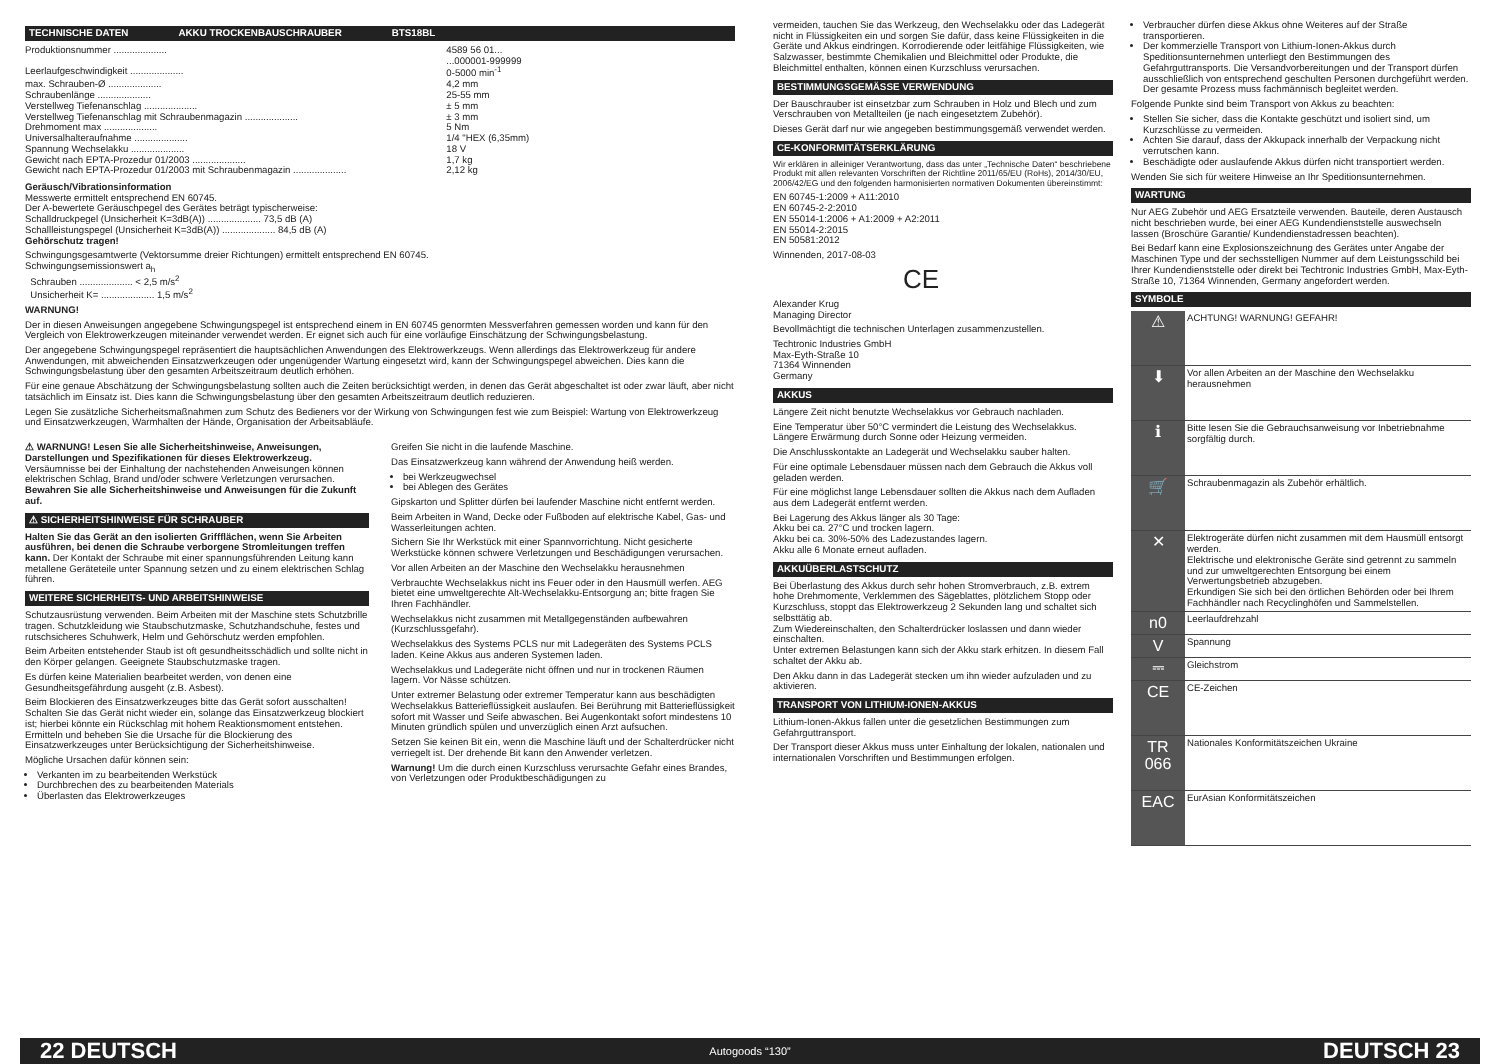TECHNISCHE DATEN AKKU TROCKENBAUSCHRAUBER BTS18BL
| Produktionsnummer .................... | 4589 56 01... ...000001-999999 |
| Leerlaufgeschwindigkeit .................... | 0-5000 min<sup>-1</sup> |
| max. Schrauben-Ø .................... | 4,2 mm |
| Schraubenlänge .................... | 25-55 mm |
| Verstellweg Tiefenanschlag .................... | ± 5 mm |
| Verstellweg Tiefenanschlag mit Schraubenmagazin .................... | ± 3 mm |
| Drehmoment max .................... | 5 Nm |
| Universalhalteraufnahme .................... | 1/4 "HEX (6,35mm) |
| Spannung Wechselakku .................... | 18 V |
| Gewicht nach EPTA-Prozedur 01/2003 .................... | 1,7 kg |
| Gewicht nach EPTA-Prozedur 01/2003 mit Schraubenmagazin .................... | 2,12 kg |
Geräusch/Vibrationsinformation
Messwerte ermittelt entsprechend EN 60745.
Der A-bewertete Geräuschpegel des Gerätes beträgt typischerweise:
Schalldruckpegel (Unsicherheit K=3dB(A)) .................... 73,5 dB (A)
Schallleistungspegel (Unsicherheit K=3dB(A)) .................... 84,5 dB (A)
Gehörschutz tragen!
Schwingungsgesamtwerte (Vektorsumme dreier Richtungen) ermittelt entsprechend EN 60745.
Schwingungsemissionswert a<sub>h</sub>
Schrauben .................... < 2,5 m/s<sup>2</sup>
Unsicherheit K= .................... 1,5 m/s<sup>2</sup>
WARNUNG!
Der in diesen Anweisungen angegebene Schwingungspegel ist entsprechend einem in EN 60745 genormten Messverfahren gemessen worden und kann für den Vergleich von Elektrowerkzeugen miteinander verwendet werden. Er eignet sich auch für eine vorläufige Einschätzung der Schwingungsbelastung.
Der angegebene Schwingungspegel repräsentiert die hauptsächlichen Anwendungen des Elektrowerkzeugs. Wenn allerdings das Elektrowerkzeug für andere Anwendungen, mit abweichenden Einsatzwerkzeugen oder ungenügender Wartung eingesetzt wird, kann der Schwingungspegel abweichen. Dies kann die Schwingungsbelastung über den gesamten Arbeitszeitraum deutlich erhöhen.
Für eine genaue Abschätzung der Schwingungsbelastung sollten auch die Zeiten berücksichtigt werden, in denen das Gerät abgeschaltet ist oder zwar läuft, aber nicht tatsächlich im Einsatz ist. Dies kann die Schwingungsbelastung über den gesamten Arbeitszeitraum deutlich reduzieren.
Legen Sie zusätzliche Sicherheitsmaßnahmen zum Schutz des Bedieners vor der Wirkung von Schwingungen fest wie zum Beispiel: Wartung von Elektrowerkzeug und Einsatzwerkzeugen, Warmhalten der Hände, Organisation der Arbeitsabläufe.
⚠ WARNUNG! Lesen Sie alle Sicherheitshinweise, Anweisungen, Darstellungen und Spezifikationen für dieses Elektrowerkzeug. Versäumnisse bei der Einhaltung der nachstehenden Anweisungen können elektrischen Schlag, Brand und/oder schwere Verletzungen verursachen. Bewahren Sie alle Sicherheitshinweise und Anweisungen für die Zukunft auf.
⚠ SICHERHEITSHINWEISE FÜR SCHRAUBER
Halten Sie das Gerät an den isolierten Griffflächen, wenn Sie Arbeiten ausführen, bei denen die Schraube verborgene Stromleitungen treffen kann. Der Kontakt der Schraube mit einer spannungsführenden Leitung kann metallene Geräteteile unter Spannung setzen und zu einem elektrischen Schlag führen.
WEITERE SICHERHEITS- UND ARBEITSHINWEISE
Schutzausrüstung verwenden. Beim Arbeiten mit der Maschine stets Schutzbrille tragen. Schutzkleidung wie Staubschutzmaske, Schutzhandschuhe, festes und rutschsicheres Schuhwerk, Helm und Gehörschutz werden empfohlen.
Beim Arbeiten entstehender Staub ist oft gesundheitsschädlich und sollte nicht in den Körper gelangen. Geeignete Staubschutzmaske tragen.
Es dürfen keine Materialien bearbeitet werden, von denen eine Gesundheitsgefährdung ausgeht (z.B. Asbest).
Beim Blockieren des Einsatzwerkzeuges bitte das Gerät sofort ausschalten! Schalten Sie das Gerät nicht wieder ein, solange das Einsatzwerkzeug blockiert ist; hierbei könnte ein Rückschlag mit hohem Reaktionsmoment entstehen. Ermitteln und beheben Sie die Ursache für die Blockierung des Einsatzwerkzeuges unter Berücksichtigung der Sicherheitshinweise.
Mögliche Ursachen dafür können sein:
Verkanten im zu bearbeitenden Werkstück
Durchbrechen des zu bearbeitenden Materials
Überlasten das Elektrowerkzeuges
Greifen Sie nicht in die laufende Maschine.
Das Einsatzwerkzeug kann während der Anwendung heiß werden.
bei Werkzeugwechsel
bei Ablegen des Gerätes
Gipskarton und Splitter dürfen bei laufender Maschine nicht entfernt werden.
Beim Arbeiten in Wand, Decke oder Fußboden auf elektrische Kabel, Gas- und Wasserleitungen achten.
Sichern Sie Ihr Werkstück mit einer Spannvorrichtung. Nicht gesicherte Werkstücke können schwere Verletzungen und Beschädigungen verursachen.
Vor allen Arbeiten an der Maschine den Wechselakku herausnehmen
Verbrauchte Wechselakkus nicht ins Feuer oder in den Hausmüll werfen. AEG bietet eine umweltgerechte Alt-Wechselakku-Entsorgung an; bitte fragen Sie Ihren Fachhändler.
Wechselakkus nicht zusammen mit Metallgegenständen aufbewahren (Kurzschlussgefahr).
Wechselakkus des Systems PCLS nur mit Ladegeräten des Systems PCLS laden. Keine Akkus aus anderen Systemen laden.
Wechselakkus und Ladegeräte nicht öffnen und nur in trockenen Räumen lagern. Vor Nässe schützen.
Unter extremer Belastung oder extremer Temperatur kann aus beschädigten Wechselakkus Batterieflüssigkeit auslaufen. Bei Berührung mit Batterieflüssigkeit sofort mit Wasser und Seife abwaschen. Bei Augenkontakt sofort mindestens 10 Minuten gründlich spülen und unverzüglich einen Arzt aufsuchen.
Setzen Sie keinen Bit ein, wenn die Maschine läuft und der Schalterdrücker nicht verriegelt ist. Der drehende Bit kann den Anwender verletzen.
Warnung! Um die durch einen Kurzschluss verursachte Gefahr eines Brandes, von Verletzungen oder Produktbeschädigungen zu
vermeiden, tauchen Sie das Werkzeug, den Wechselakku oder das Ladegerät nicht in Flüssigkeiten ein und sorgen Sie dafür, dass keine Flüssigkeiten in die Geräte und Akkus eindringen. Korrodierende oder leitfähige Flüssigkeiten, wie Salzwasser, bestimmte Chemikalien und Bleichmittel oder Produkte, die Bleichmittel enthalten, können einen Kurzschluss verursachen.
BESTIMMUNGSGEMÄSSE VERWENDUNG
Der Bauschrauber ist einsetzbar zum Schrauben in Holz und Blech und zum Verschrauben von Metallteilen (je nach eingesetztem Zubehör).
Dieses Gerät darf nur wie angegeben bestimmungsgemäß verwendet werden.
CE-KONFORMITÄTSERKLÄRUNG
Wir erklären in alleiniger Verantwortung, dass das unter „Technische Daten“ beschriebene Produkt mit allen relevanten Vorschriften der Richtline 2011/65/EU (RoHs), 2014/30/EU, 2006/42/EG und den folgenden harmonisierten normativen Dokumenten übereinstimmt:
EN 60745-1:2009 + A11:2010
EN 60745-2-2:2010
EN 55014-1:2006 + A1:2009 + A2:2011
EN 55014-2:2015
EN 50581:2012
Winnenden, 2017-08-03
CE
Alexander Krug
Managing Director
Bevollmächtigt die technischen Unterlagen zusammenzustellen.
Techtronic Industries GmbH
Max-Eyth-Straße 10
71364 Winnenden
Germany
AKKUS
Längere Zeit nicht benutzte Wechselakkus vor Gebrauch nachladen.
Eine Temperatur über 50°C vermindert die Leistung des Wechselakkus. Längere Erwärmung durch Sonne oder Heizung vermeiden.
Die Anschlusskontakte an Ladegerät und Wechselakku sauber halten.
Für eine optimale Lebensdauer müssen nach dem Gebrauch die Akkus voll geladen werden.
Für eine möglichst lange Lebensdauer sollten die Akkus nach dem Aufladen aus dem Ladegerät entfernt werden.
Bei Lagerung des Akkus länger als 30 Tage:
Akku bei ca. 27°C und trocken lagern.
Akku bei ca. 30%-50% des Ladezustandes lagern.
Akku alle 6 Monate erneut aufladen.
AKKUÜBERLASTSCHUTZ
Bei Überlastung des Akkus durch sehr hohen Stromverbrauch, z.B. extrem hohe Drehmomente, Verklemmen des Sägeblattes, plötzlichem Stopp oder Kurzschluss, stoppt das Elektrowerkzeug 2 Sekunden lang und schaltet sich selbsttätig ab.
Zum Wiedereinschalten, den Schalterdrücker loslassen und dann wieder einschalten.
Unter extremen Belastungen kann sich der Akku stark erhitzen. In diesem Fall schaltet der Akku ab.
Den Akku dann in das Ladegerät stecken um ihn wieder aufzuladen und zu aktivieren.
TRANSPORT VON LITHIUM-IONEN-AKKUS
Lithium-Ionen-Akkus fallen unter die gesetzlichen Bestimmungen zum Gefahrguttransport.
Der Transport dieser Akkus muss unter Einhaltung der lokalen, nationalen und internationalen Vorschriften und Bestimmungen erfolgen.
Verbraucher dürfen diese Akkus ohne Weiteres auf der Straße transportieren.
Der kommerzielle Transport von Lithium-Ionen-Akkus durch Speditionsunternehmen unterliegt den Bestimmungen des Gefahrguttransports. Die Versandvorbereitungen und der Transport dürfen ausschließlich von entsprechend geschulten Personen durchgeführt werden. Der gesamte Prozess muss fachmännisch begleitet werden.
Folgende Punkte sind beim Transport von Akkus zu beachten:
Stellen Sie sicher, dass die Kontakte geschützt und isoliert sind, um Kurzschlüsse zu vermeiden.
Achten Sie darauf, dass der Akkupack innerhalb der Verpackung nicht verrutschen kann.
Beschädigte oder auslaufende Akkus dürfen nicht transportiert werden.
Wenden Sie sich für weitere Hinweise an Ihr Speditionsunternehmen.
WARTUNG
Nur AEG Zubehör und AEG Ersatzteile verwenden. Bauteile, deren Austausch nicht beschrieben wurde, bei einer AEG Kundendienststelle auswechseln lassen (Broschüre Garantie/ Kundendienstadressen beachten).
Bei Bedarf kann eine Explosionszeichnung des Gerätes unter Angabe der Maschinen Type und der sechsstelligen Nummer auf dem Leistungsschild bei Ihrer Kundendienststelle oder direkt bei Techtronic Industries GmbH, Max-Eyth-Straße 10, 71364 Winnenden, Germany angefordert werden.
SYMBOLE
| ⚠ | ACHTUNG! WARNUNG! GEFAHR! |
| ⬇ | Vor allen Arbeiten an der Maschine den Wechselakku herausnehmen |
| ℹ | Bitte lesen Sie die Gebrauchsanweisung vor Inbetriebnahme sorgfältig durch. |
| 🛒 | Schraubenmagazin als Zubehör erhältlich. |
| ✕ | Elektrogeräte dürfen nicht zusammen mit dem Hausmüll entsorgt werden. Elektrische und elektronische Geräte sind getrennt zu sammeln und zur umweltgerechten Entsorgung bei einem Verwertungsbetrieb abzugeben. Erkundigen Sie sich bei den örtlichen Behörden oder bei Ihrem Fachhändler nach Recyclinghöfen und Sammelstellen. |
| n0 | Leerlaufdrehzahl |
| V | Spannung |
| ⎓ | Gleichstrom |
| CE | CE-Zeichen |
| TR 066 | Nationales Konformitätszeichen Ukraine |
| EAC | EurAsian Konformitätszeichen |
22 DEUTSCH Autogoods “130” DEUTSCH 23